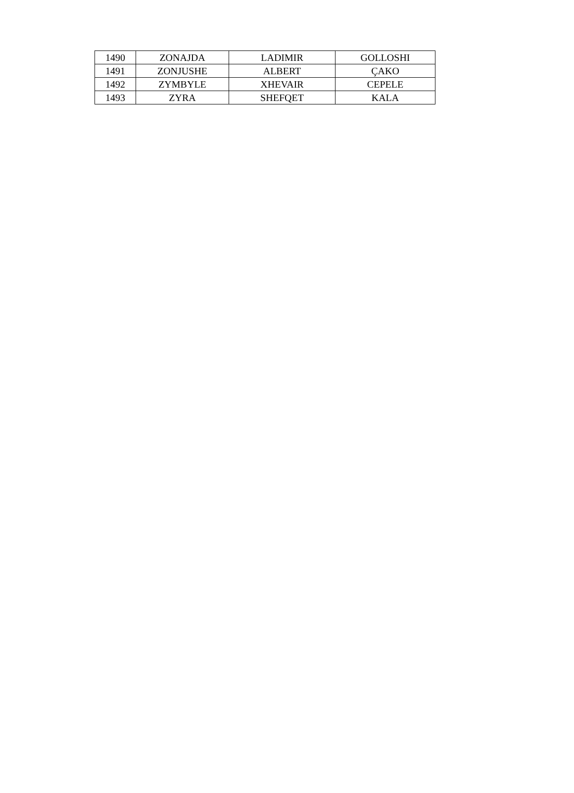| 1490 | ZONAJDA | LADIMIR | GOLLOSHI |
| 1491 | ZONJUSHE | ALBERT | ÇAKO |
| 1492 | ZYMBYLE | XHEVAIR | CEPELE |
| 1493 | ZYRA | SHEFQET | KALA |